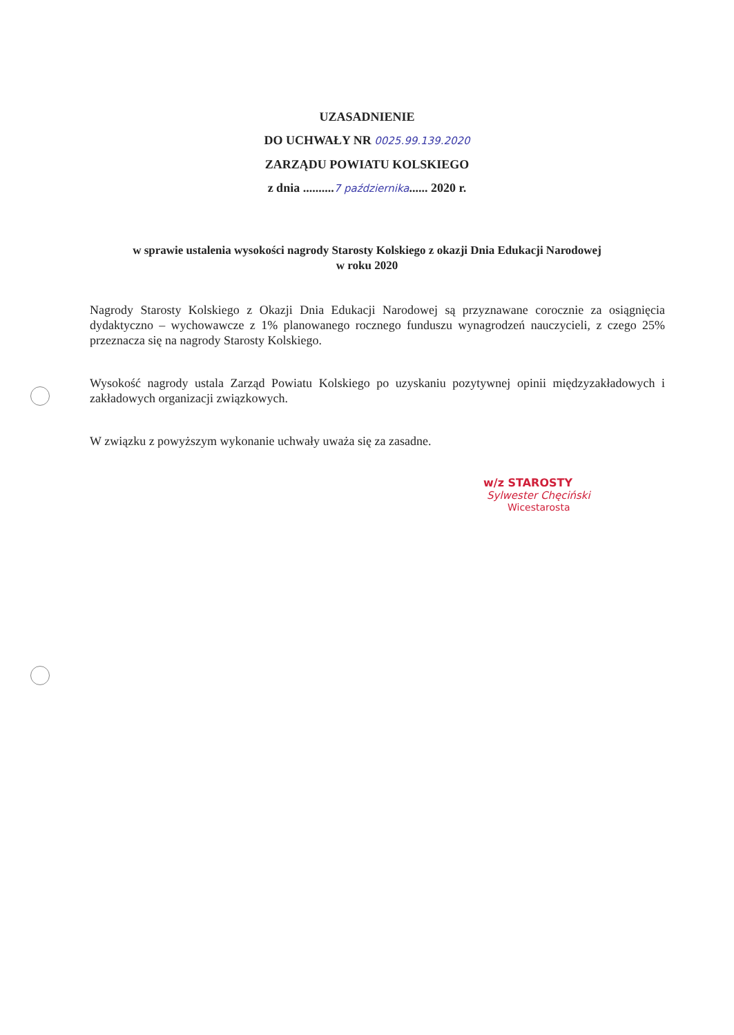UZASADNIENIE
DO UCHWAŁY NR 0025.99.139.2020
ZARZĄDU POWIATU KOLSKIEGO
z dnia ..........7 października...... 2020 r.
w sprawie ustalenia wysokości nagrody Starosty Kolskiego z okazji Dnia Edukacji Narodowej
w roku 2020
Nagrody Starosty Kolskiego z Okazji Dnia Edukacji Narodowej są przyznawane corocznie za osiągnięcia dydaktyczno – wychowawcze z 1% planowanego rocznego funduszu wynagrodzeń nauczycieli, z czego 25% przeznacza się na nagrody Starosty Kolskiego.
Wysokość nagrody ustala Zarząd Powiatu Kolskiego po uzyskaniu pozytywnej opinii międzyzakładowych i zakładowych organizacji związkowych.
W związku z powyższym wykonanie uchwały uważa się za zasadne.
w/z STAROSTY
Sylwester Chęciński
Wicestarosta